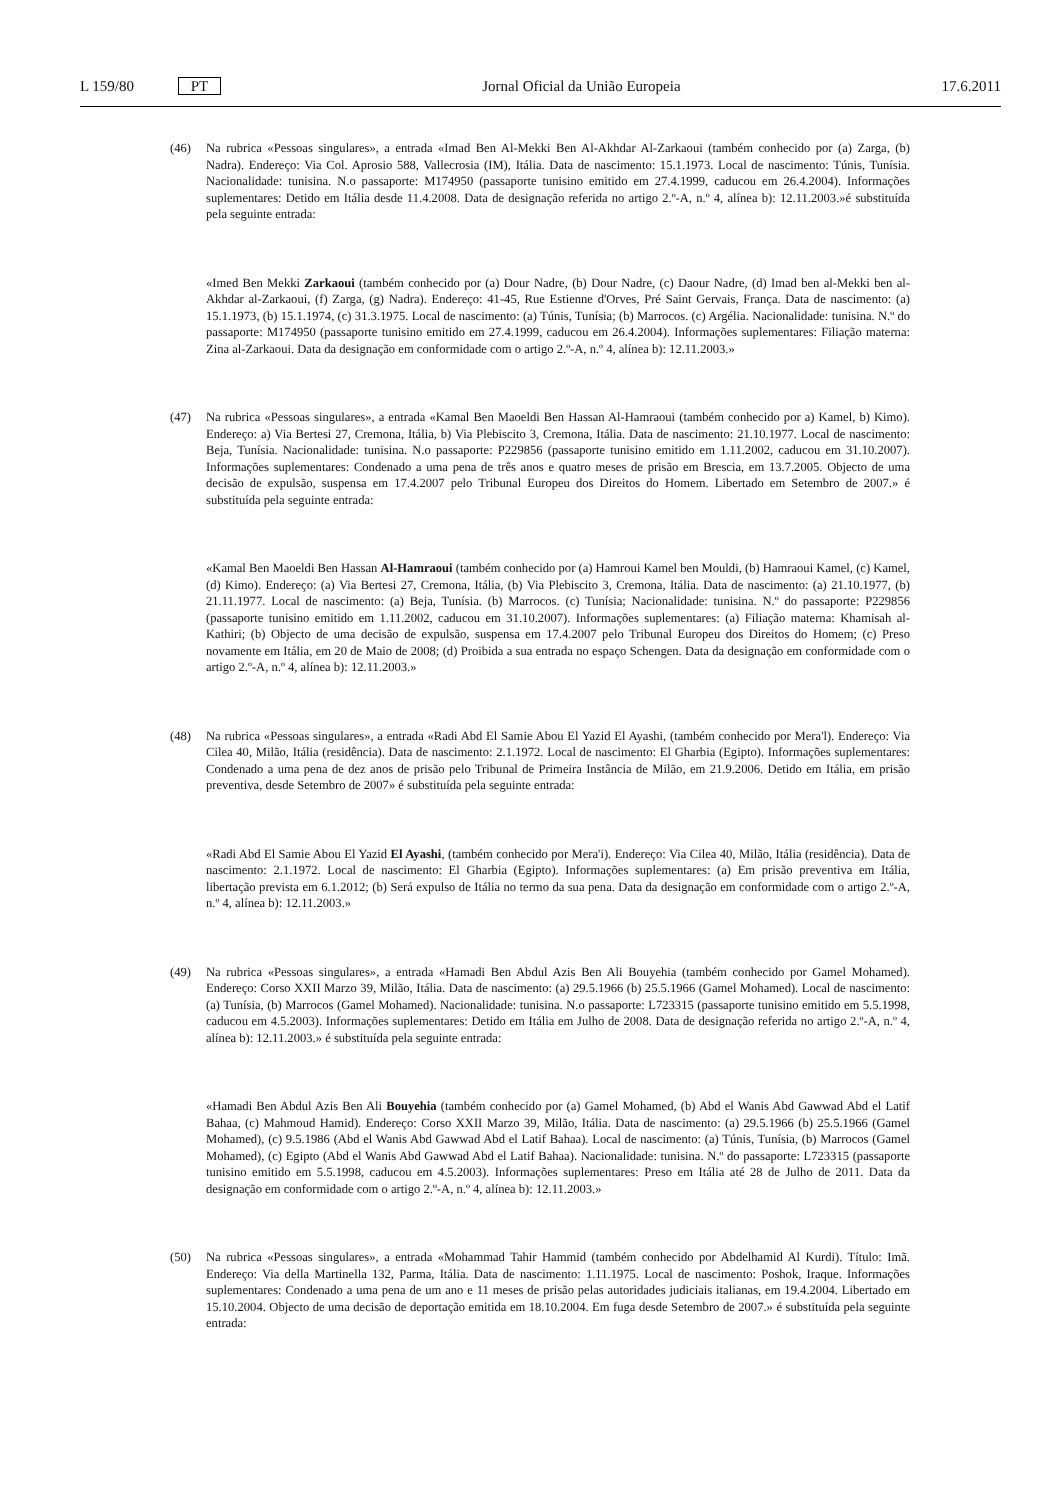L 159/80 PT Jornal Oficial da União Europeia 17.6.2011
(46) Na rubrica «Pessoas singulares», a entrada «Imad Ben Al-Mekki Ben Al-Akhdar Al-Zarkaoui (também conhecido por (a) Zarga, (b) Nadra). Endereço: Via Col. Aprosio 588, Vallecrosia (IM), Itália. Data de nascimento: 15.1.1973. Local de nascimento: Túnis, Tunísia. Nacionalidade: tunisina. N.o passaporte: M174950 (passaporte tunisino emitido em 27.4.1999, caducou em 26.4.2004). Informações suplementares: Detido em Itália desde 11.4.2008. Data de designação referida no artigo 2.º-A, n.º 4, alínea b): 12.11.2003.»é substituída pela seguinte entrada:
«Imed Ben Mekki Zarkaoui (também conhecido por (a) Dour Nadre, (b) Dour Nadre, (c) Daour Nadre, (d) Imad ben al-Mekki ben al-Akhdar al-Zarkaoui, (f) Zarga, (g) Nadra). Endereço: 41-45, Rue Estienne d'Orves, Pré Saint Gervais, França. Data de nascimento: (a) 15.1.1973, (b) 15.1.1974, (c) 31.3.1975. Local de nascimento: (a) Túnis, Tunísia; (b) Marrocos. (c) Argélia. Nacionalidade: tunisina. N.º do passaporte: M174950 (passaporte tunisino emitido em 27.4.1999, caducou em 26.4.2004). Informações suplementares: Filiação materna: Zina al-Zarkaoui. Data da designação em conformidade com o artigo 2.º-A, n.º 4, alínea b): 12.11.2003.»
(47) Na rubrica «Pessoas singulares», a entrada «Kamal Ben Maoeldi Ben Hassan Al-Hamraoui (também conhecido por a) Kamel, b) Kimo). Endereço: a) Via Bertesi 27, Cremona, Itália, b) Via Plebiscito 3, Cremona, Itália. Data de nascimento: 21.10.1977. Local de nascimento: Beja, Tunísia. Nacionalidade: tunisina. N.o passaporte: P229856 (passaporte tunisino emitido em 1.11.2002, caducou em 31.10.2007). Informações suplementares: Condenado a uma pena de três anos e quatro meses de prisão em Brescia, em 13.7.2005. Objecto de uma decisão de expulsão, suspensa em 17.4.2007 pelo Tribunal Europeu dos Direitos do Homem. Libertado em Setembro de 2007.» é substituída pela seguinte entrada:
«Kamal Ben Maoeldi Ben Hassan Al-Hamraoui (também conhecido por (a) Hamroui Kamel ben Mouldi, (b) Hamraoui Kamel, (c) Kamel, (d) Kimo). Endereço: (a) Via Bertesi 27, Cremona, Itália, (b) Via Plebiscito 3, Cremona, Itália. Data de nascimento: (a) 21.10.1977, (b) 21.11.1977. Local de nascimento: (a) Beja, Tunísia. (b) Marrocos. (c) Tunísia; Nacionalidade: tunisina. N.º do passaporte: P229856 (passaporte tunisino emitido em 1.11.2002, caducou em 31.10.2007). Informações suplementares: (a) Filiação materna: Khamisah al-Kathiri; (b) Objecto de uma decisão de expulsão, suspensa em 17.4.2007 pelo Tribunal Europeu dos Direitos do Homem; (c) Preso novamente em Itália, em 20 de Maio de 2008; (d) Proibida a sua entrada no espaço Schengen. Data da designação em conformidade com o artigo 2.º-A, n.º 4, alínea b): 12.11.2003.»
(48) Na rubrica «Pessoas singulares», a entrada «Radi Abd El Samie Abou El Yazid El Ayashi, (também conhecido por Mera'l). Endereço: Via Cilea 40, Milão, Itália (residência). Data de nascimento: 2.1.1972. Local de nascimento: El Gharbia (Egipto). Informações suplementares: Condenado a uma pena de dez anos de prisão pelo Tribunal de Primeira Instância de Milão, em 21.9.2006. Detido em Itália, em prisão preventiva, desde Setembro de 2007» é substituída pela seguinte entrada:
«Radi Abd El Samie Abou El Yazid El Ayashi, (também conhecido por Mera'i). Endereço: Via Cilea 40, Milão, Itália (residência). Data de nascimento: 2.1.1972. Local de nascimento: El Gharbia (Egipto). Informações suplementares: (a) Em prisão preventiva em Itália, libertação prevista em 6.1.2012; (b) Será expulso de Itália no termo da sua pena. Data da designação em conformidade com o artigo 2.º-A, n.º 4, alínea b): 12.11.2003.»
(49) Na rubrica «Pessoas singulares», a entrada «Hamadi Ben Abdul Azis Ben Ali Bouyehia (também conhecido por Gamel Mohamed). Endereço: Corso XXII Marzo 39, Milão, Itália. Data de nascimento: (a) 29.5.1966 (b) 25.5.1966 (Gamel Mohamed). Local de nascimento: (a) Tunísia, (b) Marrocos (Gamel Mohamed). Nacionalidade: tunisina. N.o passaporte: L723315 (passaporte tunisino emitido em 5.5.1998, caducou em 4.5.2003). Informações suplementares: Detido em Itália em Julho de 2008. Data de designação referida no artigo 2.º-A, n.º 4, alínea b): 12.11.2003.» é substituída pela seguinte entrada:
«Hamadi Ben Abdul Azis Ben Ali Bouyehia (também conhecido por (a) Gamel Mohamed, (b) Abd el Wanis Abd Gawwad Abd el Latif Bahaa, (c) Mahmoud Hamid). Endereço: Corso XXII Marzo 39, Milão, Itália. Data de nascimento: (a) 29.5.1966 (b) 25.5.1966 (Gamel Mohamed), (c) 9.5.1986 (Abd el Wanis Abd Gawwad Abd el Latif Bahaa). Local de nascimento: (a) Túnis, Tunísia, (b) Marrocos (Gamel Mohamed), (c) Egipto (Abd el Wanis Abd Gawwad Abd el Latif Bahaa). Nacionalidade: tunisina. N.º do passaporte: L723315 (passaporte tunisino emitido em 5.5.1998, caducou em 4.5.2003). Informações suplementares: Preso em Itália até 28 de Julho de 2011. Data da designação em conformidade com o artigo 2.º-A, n.º 4, alínea b): 12.11.2003.»
(50) Na rubrica «Pessoas singulares», a entrada «Mohammad Tahir Hammid (também conhecido por Abdelhamid Al Kurdi). Título: Imã. Endereço: Via della Martinella 132, Parma, Itália. Data de nascimento: 1.11.1975. Local de nascimento: Poshok, Iraque. Informações suplementares: Condenado a uma pena de um ano e 11 meses de prisão pelas autoridades judiciais italianas, em 19.4.2004. Libertado em 15.10.2004. Objecto de uma decisão de deportação emitida em 18.10.2004. Em fuga desde Setembro de 2007.» é substituída pela seguinte entrada: